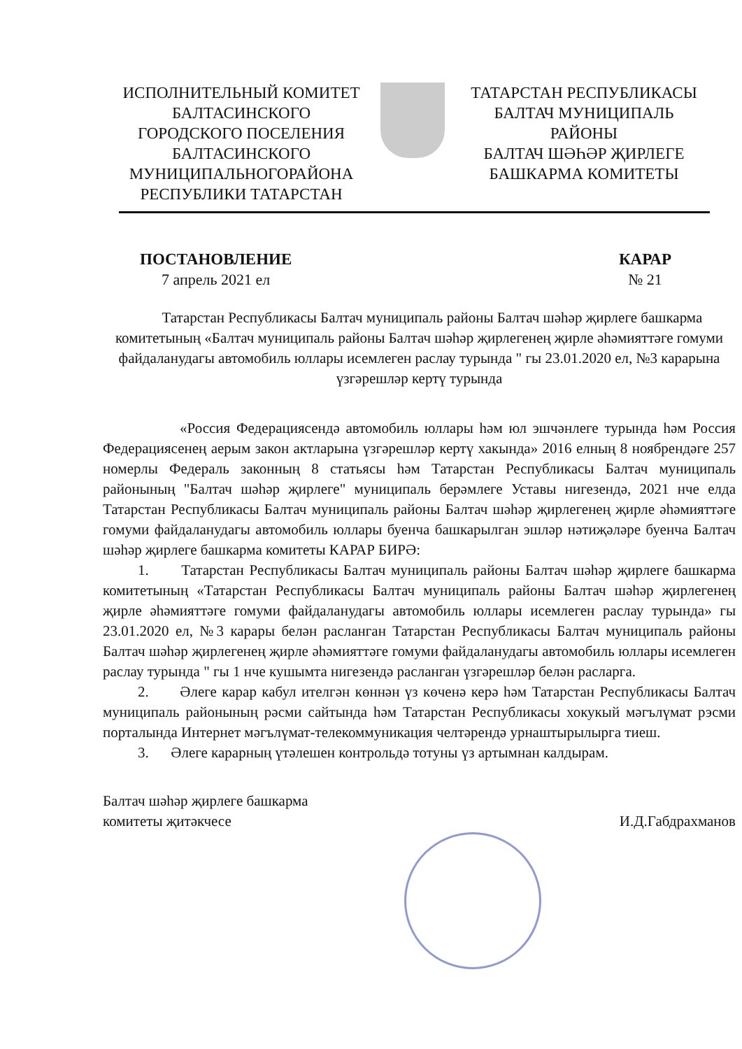ИСПОЛНИТЕЛЬНЫЙ КОМИТЕТ
БАЛТАСИНСКОГО
ГОРОДСКОГО ПОСЕЛЕНИЯ
БАЛТАСИНСКОГО
МУНИЦИПАЛЬНОГОРАЙОНА
РЕСПУБЛИКИ ТАТАРСТАН
ТАТАРСТАН РЕСПУБЛИКАСЫ
БАЛТАЧ МУНИЦИПАЛЬ
РАЙОНЫ
БАЛТАЧ ШӘҺӘР ҖИРЛЕГЕ
БАШКАРМА КОМИТЕТЫ
ПОСТАНОВЛЕНИЕ
7 апрель 2021 ел
КАРАР
№ 21
Татарстан Республикасы Балтач муниципаль районы Балтач шәһәр җирлеге башкарма комитетының «Балтач муниципаль районы Балтач шәһәр җирлегенең җирле әһәмияттәге гомуми файдаланудагы автомобиль юллары исемлеген раслау турында " гы 23.01.2020 ел, №3 карарына үзгәрешләр кертү турында
«Россия Федерациясендә автомобиль юллары һәм юл эшчәнлеге турында һәм Россия Федерациясенең аерым закон актларына үзгәрешләр кертү хакында» 2016 елның 8 ноябрендәге 257 номерлы Федераль законның 8 статьясы һәм Татарстан Республикасы Балтач муниципаль районының "Балтач шәһәр җирлеге" муниципаль берәмлеге Уставы нигезендә, 2021 нче елда Татарстан Республикасы Балтач муниципаль районы Балтач шәһәр җирлегенең җирле әһәмияттәге гомуми файдаланудагы автомобиль юллары буенча башкарылган эшләр нәтиҗәләре буенча Балтач шәһәр җирлеге башкарма комитеты КАРАР БИРӘ:
1. Татарстан Республикасы Балтач муниципаль районы Балтач шәһәр җирлеге башкарма комитетының «Татарстан Республикасы Балтач муниципаль районы Балтач шәһәр җирлегенең җирле әһәмияттәге гомуми файдаланудагы автомобиль юллары исемлеген раслау турында» гы 23.01.2020 ел, №3 карары белән расланган Татарстан Республикасы Балтач муниципаль районы Балтач шәһәр җирлегенең җирле әһәмияттәге гомуми файдаланудагы автомобиль юллары исемлеген раслау турында " гы 1 нче кушымта нигезендә расланган үзгәрешләр белән расларга.
2. Әлеге карар кабул ителгән көннән үз көченә керә һәм Татарстан Республикасы Балтач муниципаль районының рәсми сайтында һәм Татарстан Республикасы хокукый мәгълүмат рэсми порталында Интернет мәгълүмат-телекоммуникация челтәрендә урнаштырылырга тиеш.
3. Әлеге карарның үтәлешен контрольдә тотуны үз артымнан калдырам.
Балтач шәһәр җирлеге башкарма
комитеты җитәкчесе
И.Д.Габдрахманов